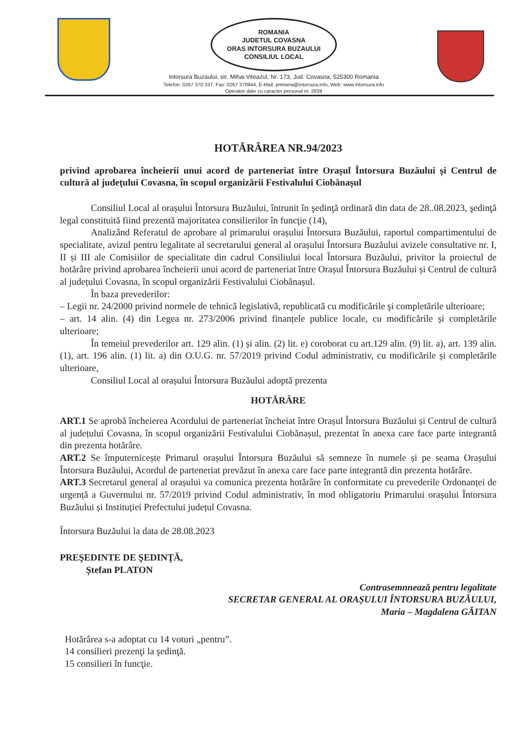ROMANIA
JUDETUL COVASNA
ORAS INTORSURA BUZAULUI
CONSILIUL LOCAL
Intorsura Buzaului, str. Mihai Viteazul, Nr. 173, Jud. Covasna, 525300 Romania
Telefon: 0267 370 337, Fax: 0267 370944, E-Mail: primaria@intorsura.info, Web: www.intorsura.info
Operator date cu caracter personal nr. 2639
HOTĂRÂREA NR.94/2023
privind aprobarea încheierii unui acord de parteneriat între Orașul Întorsura Buzăului și Centrul de cultură al județului Covasna, în scopul organizării Festivalului Ciobănașul
Consiliul Local al orașului Întorsura Buzăului, întrunit în şedinţă ordinară din data de 28..08.2023, şedinţă legal constituită fiind prezentă majoritatea consilierilor în funcţie (14),
Analizând Referatul de aprobare al primarului orașului Întorsura Buzăului, raportul compartimentului de specialitate, avizul pentru legalitate al secretarului general al orașului Întorsura Buzăului avizele consultative nr. I, II și III ale Comisiilor de specialitate din cadrul Consiliului local Întorsura Buzăului, privitor la proiectul de hotărâre privind aprobarea încheierii unui acord de parteneriat între Orașul Întorsura Buzăului și Centrul de cultură al județului Covasna, în scopul organizării Festivalului Ciobănașul.
În baza prevederilor:
– Legii nr. 24/2000 privind normele de tehnică legislativă, republicată cu modificările şi completările ulterioare;
– art. 14 alin. (4) din Legea nr. 273/2006 privind finanțele publice locale, cu modificările și completările ulterioare;
În temeiul prevederilor art. 129 alin. (1) și alin. (2) lit. e) coroborat cu art.129 alin. (9) lit. a), art. 139 alin. (1), art. 196 alin. (1) lit. a) din O.U.G. nr. 57/2019 privind Codul administrativ, cu modificările și completările ulterioare,
Consiliul Local al orașului Întorsura Buzăului adoptă prezenta
HOTĂRÂRE
ART.1 Se aprobă încheierea Acordului de parteneriat încheiat între Orașul Întorsura Buzăului și Centrul de cultură al județului Covasna, în scopul organizării Festivalului Ciobănașul, prezentat în anexa care face parte integrantă din prezenta hotărâre.
ART.2 Se împuternicește Primarul orașului Întorsura Buzăului să semneze în numele și pe seama Orașului Întorsura Buzăului, Acordul de parteneriat prevăzut în anexa care face parte integrantă din prezenta hotărâre.
ART.3 Secretarul general al orașului va comunica prezenta hotărâre în conformitate cu prevederile Ordonanței de urgență a Guvernului nr. 57/2019 privind Codul administrativ, în mod obligatoriu Primarului orașului Întorsura Buzăului și Instituției Prefectului județul Covasna.
Întorsura Buzăului la data de 28.08.2023
PREŞEDINTE DE ŞEDINŢĂ,
Ștefan PLATON
Contrasemnnează pentru legalitate
SECRETAR GENERAL AL ORAȘULUI ÎNTORSURA BUZĂULUI,
Maria – Magdalena GĂITAN
Hotărârea s-a adoptat cu 14 voturi „pentru”.
14 consilieri prezenţi la şedinţă.
15 consilieri în funcţie.